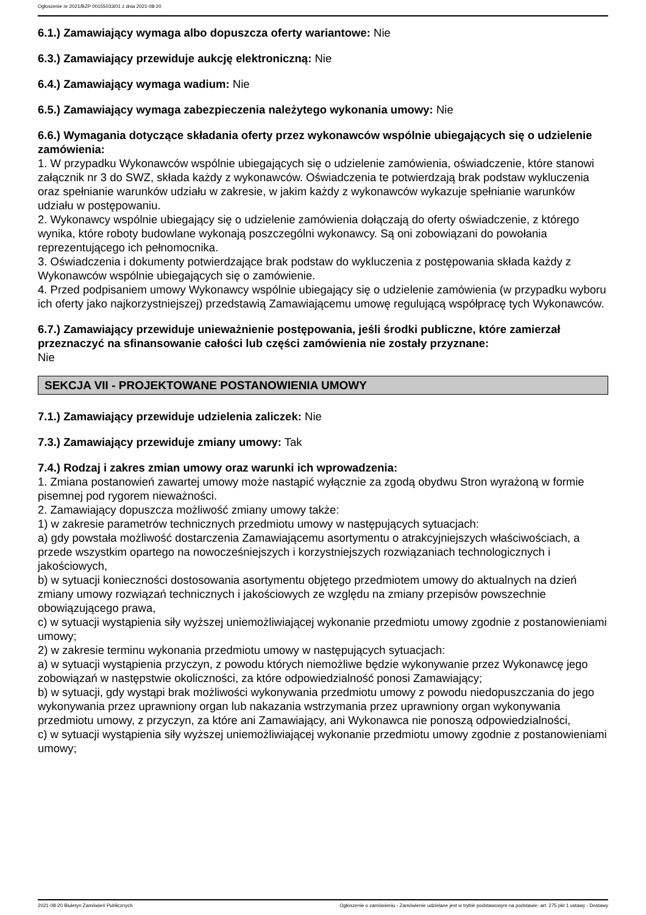Ogłoszenie nr 2021/BZP 00155033/01 z dnia 2021-08-20
6.1.) Zamawiający wymaga albo dopuszcza oferty wariantowe: Nie
6.3.) Zamawiający przewiduje aukcję elektroniczną: Nie
6.4.) Zamawiający wymaga wadium: Nie
6.5.) Zamawiający wymaga zabezpieczenia należytego wykonania umowy: Nie
6.6.) Wymagania dotyczące składania oferty przez wykonawców wspólnie ubiegających się o udzielenie zamówienia:
1. W przypadku Wykonawców wspólnie ubiegających się o udzielenie zamówienia, oświadczenie, które stanowi załącznik nr 3 do SWZ, składa każdy z wykonawców. Oświadczenia te potwierdzają brak podstaw wykluczenia oraz spełnianie warunków udziału w zakresie, w jakim każdy z wykonawców wykazuje spełnianie warunków udziału w postępowaniu.
2. Wykonawcy wspólnie ubiegający się o udzielenie zamówienia dołączają do oferty oświadczenie, z którego wynika, które roboty budowlane wykonają poszczególni wykonawcy. Są oni zobowiązani do powołania reprezentującego ich pełnomocnika.
3. Oświadczenia i dokumenty potwierdzające brak podstaw do wykluczenia z postępowania składa każdy z Wykonawców wspólnie ubiegających się o zamówienie.
4. Przed podpisaniem umowy Wykonawcy wspólnie ubiegający się o udzielenie zamówienia (w przypadku wyboru ich oferty jako najkorzystniejszej) przedstawią Zamawiającemu umowę regulującą współpracę tych Wykonawców.
6.7.) Zamawiający przewiduje unieważnienie postępowania, jeśli środki publiczne, które zamierzał przeznaczyć na sfinansowanie całości lub części zamówienia nie zostały przyznane:
Nie
SEKCJA VII - PROJEKTOWANE POSTANOWIENIA UMOWY
7.1.) Zamawiający przewiduje udzielenia zaliczek: Nie
7.3.) Zamawiający przewiduje zmiany umowy: Tak
7.4.) Rodzaj i zakres zmian umowy oraz warunki ich wprowadzenia:
1. Zmiana postanowień zawartej umowy może nastąpić wyłącznie za zgodą obydwu Stron wyrażoną w formie pisemnej pod rygorem nieważności.
2. Zamawiający dopuszcza możliwość zmiany umowy także:
1) w zakresie parametrów technicznych przedmiotu umowy w następujących sytuacjach:
a) gdy powstała możliwość dostarczenia Zamawiającemu asortymentu o atrakcyjniejszych właściwościach, a przede wszystkim opartego na nowocześniejszych i korzystniejszych rozwiązaniach technologicznych i jakościowych,
b) w sytuacji konieczności dostosowania asortymentu objętego przedmiotem umowy do aktualnych na dzień zmiany umowy rozwiązań technicznych i jakościowych ze względu na zmiany przepisów powszechnie obowiązującego prawa,
c) w sytuacji wystąpienia siły wyższej uniemożliwiającej wykonanie przedmiotu umowy zgodnie z postanowieniami umowy;
2) w zakresie terminu wykonania przedmiotu umowy w następujących sytuacjach:
a) w sytuacji wystąpienia przyczyn, z powodu których niemożliwe będzie wykonywanie przez Wykonawcę jego zobowiązań w następstwie okoliczności, za które odpowiedzialność ponosi Zamawiający;
b) w sytuacji, gdy wystąpi brak możliwości wykonywania przedmiotu umowy z powodu niedopuszczania do jego wykonywania przez uprawniony organ lub nakazania wstrzymania przez uprawniony organ wykonywania przedmiotu umowy, z przyczyn, za które ani Zamawiający, ani Wykonawca nie ponoszą odpowiedzialności,
c) w sytuacji wystąpienia siły wyższej uniemożliwiającej wykonanie przedmiotu umowy zgodnie z postanowieniami umowy;
2021-08-20 Biuletyn Zamówień Publicznych Ogłoszenie o zamówieniu - Zamówienie udzielane jest w trybie podstawowym na podstawie: art. 275 pkt 1 ustawy - Dostawy